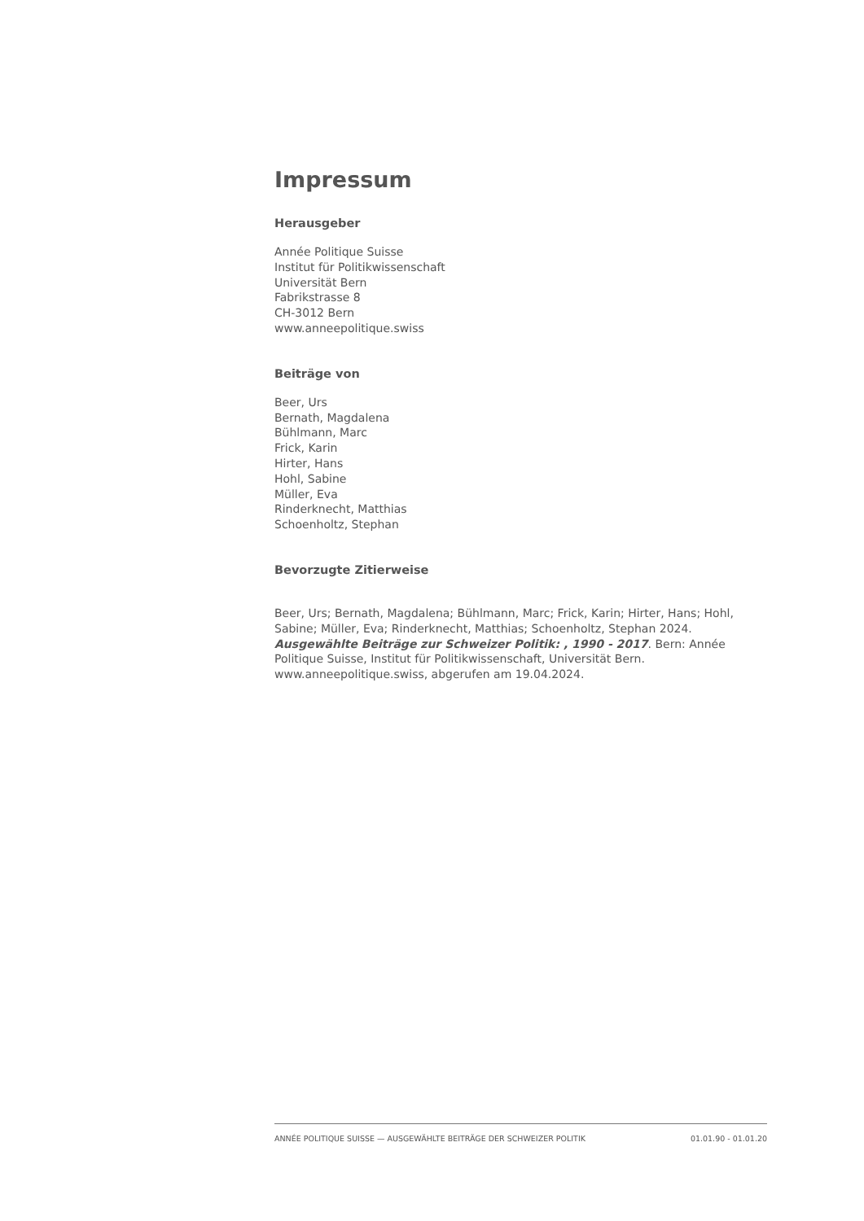Impressum
Herausgeber
Année Politique Suisse
Institut für Politikwissenschaft
Universität Bern
Fabrikstrasse 8
CH-3012 Bern
www.anneepolitique.swiss
Beiträge von
Beer, Urs
Bernath, Magdalena
Bühlmann, Marc
Frick, Karin
Hirter, Hans
Hohl, Sabine
Müller, Eva
Rinderknecht, Matthias
Schoenholtz, Stephan
Bevorzugte Zitierweise
Beer, Urs; Bernath, Magdalena; Bühlmann, Marc; Frick, Karin; Hirter, Hans; Hohl, Sabine; Müller, Eva; Rinderknecht, Matthias; Schoenholtz, Stephan 2024. Ausgewählte Beiträge zur Schweizer Politik: , 1990 - 2017. Bern: Année Politique Suisse, Institut für Politikwissenschaft, Universität Bern. www.anneepolitique.swiss, abgerufen am 19.04.2024.
ANNÉE POLITIQUE SUISSE — AUSGEWÄHLTE BEITRÄGE DER SCHWEIZER POLITIK 01.01.90 - 01.01.20